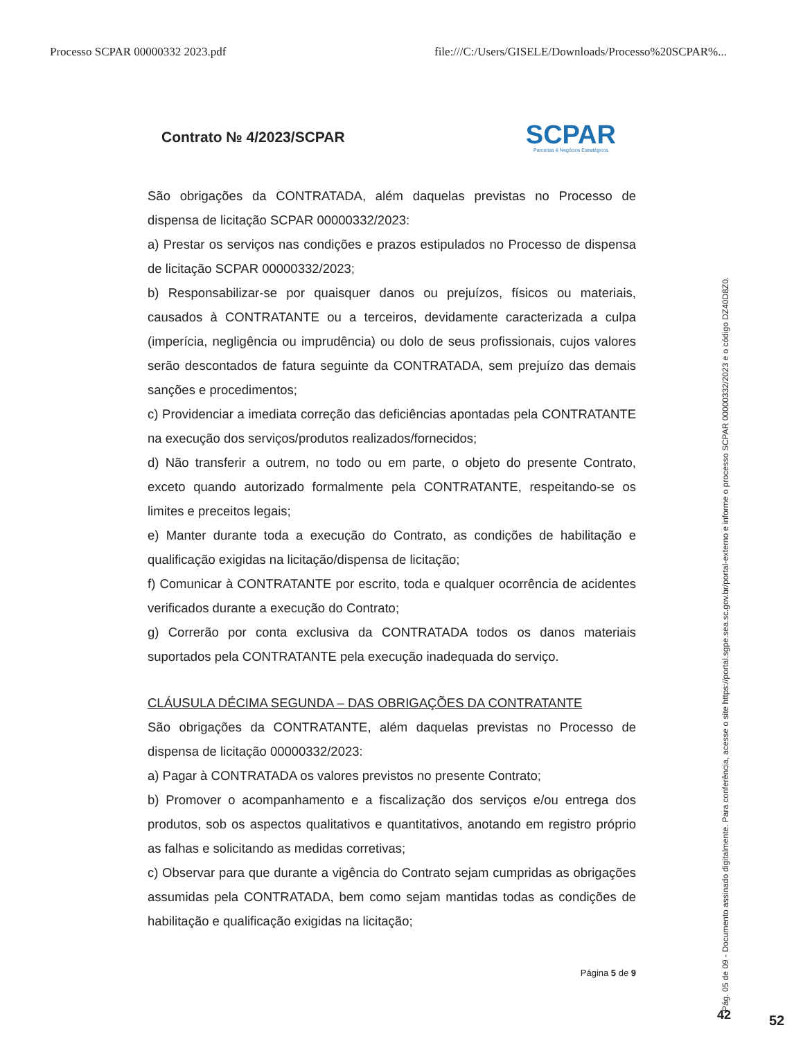Processo SCPAR 00000332 2023.pdf file:///C:/Users/GISELE/Downloads/Processo%20SCPAR%...
Contrato № 4/2023/SCPAR
SCPAR
Parcerias & Negócios Estratégicos
São obrigações da CONTRATADA, além daquelas previstas no Processo de dispensa de licitação SCPAR 00000332/2023:
a) Prestar os serviços nas condições e prazos estipulados no Processo de dispensa de licitação SCPAR 00000332/2023;
b) Responsabilizar-se por quaisquer danos ou prejuízos, físicos ou materiais, causados à CONTRATANTE ou a terceiros, devidamente caracterizada a culpa (imperícia, negligência ou imprudência) ou dolo de seus profissionais, cujos valores serão descontados de fatura seguinte da CONTRATADA, sem prejuízo das demais sanções e procedimentos;
c) Providenciar a imediata correção das deficiências apontadas pela CONTRATANTE na execução dos serviços/produtos realizados/fornecidos;
d) Não transferir a outrem, no todo ou em parte, o objeto do presente Contrato, exceto quando autorizado formalmente pela CONTRATANTE, respeitando-se os limites e preceitos legais;
e) Manter durante toda a execução do Contrato, as condições de habilitação e qualificação exigidas na licitação/dispensa de licitação;
f) Comunicar à CONTRATANTE por escrito, toda e qualquer ocorrência de acidentes verificados durante a execução do Contrato;
g) Correrão por conta exclusiva da CONTRATADA todos os danos materiais suportados pela CONTRATANTE pela execução inadequada do serviço.
CLÁUSULA DÉCIMA SEGUNDA – DAS OBRIGAÇÕES DA CONTRATANTE
São obrigações da CONTRATANTE, além daquelas previstas no Processo de dispensa de licitação 00000332/2023:
a) Pagar à CONTRATADA os valores previstos no presente Contrato;
b) Promover o acompanhamento e a fiscalização dos serviços e/ou entrega dos produtos, sob os aspectos qualitativos e quantitativos, anotando em registro próprio as falhas e solicitando as medidas corretivas;
c) Observar para que durante a vigência do Contrato sejam cumpridas as obrigações assumidas pela CONTRATADA, bem como sejam mantidas todas as condições de habilitação e qualificação exigidas na licitação;
Página 5 de 9
Pág. 05 de 09 - Documento assinado digitalmente. Para conferência, acesse o site https://portal.sgpe.sea.sc.gov.br/portal-externo e informe o processo SCPAR 00000332/2023 e o código DZ40D8Z0.
42 52